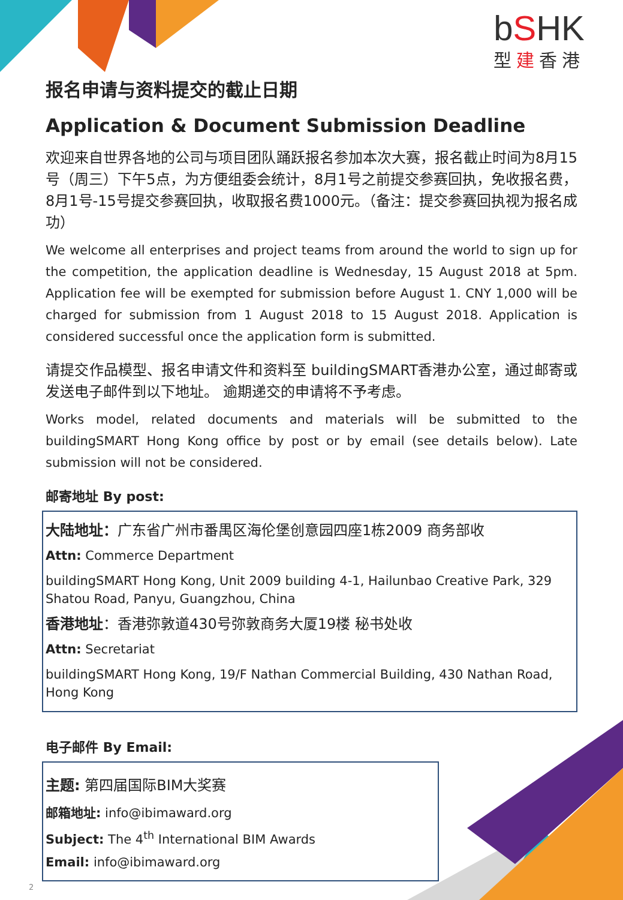bSHK
型建香港
报名申请与资料提交的截止日期
Application & Document Submission Deadline
欢迎来自世界各地的公司与项目团队踊跃报名参加本次大赛，报名截止时间为8月15号（周三）下午5点，为方便组委会统计，8月1号之前提交参赛回执，免收报名费，8月1号-15号提交参赛回执，收取报名费1000元。（备注：提交参赛回执视为报名成功）
We welcome all enterprises and project teams from around the world to sign up for the competition, the application deadline is Wednesday, 15 August 2018 at 5pm. Application fee will be exempted for submission before August 1. CNY 1,000 will be charged for submission from 1 August 2018 to 15 August 2018. Application is considered successful once the application form is submitted.
请提交作品模型、报名申请文件和资料至 buildingSMART香港办公室，通过邮寄或发送电子邮件到以下地址。 逾期递交的申请将不予考虑。
Works model, related documents and materials will be submitted to the buildingSMART Hong Kong office by post or by email (see details below). Late submission will not be considered.
邮寄地址 By post:
大陆地址：广东省广州市番禺区海伦堡创意园四座1栋2009 商务部收
Attn: Commerce Department
buildingSMART Hong Kong, Unit 2009 building 4-1, Hailunbao Creative Park, 329 Shatou Road, Panyu, Guangzhou, China
香港地址：香港弥敦道430号弥敦商务大厦19楼 秘书处收
Attn: Secretariat
buildingSMART Hong Kong, 19/F Nathan Commercial Building, 430 Nathan Road, Hong Kong
电子邮件 By Email:
主题: 第四届国际BIM大奖赛
邮箱地址: info@ibimaward.org
Subject: The 4<sup>th</sup> International BIM Awards
Email: info@ibimaward.org
2